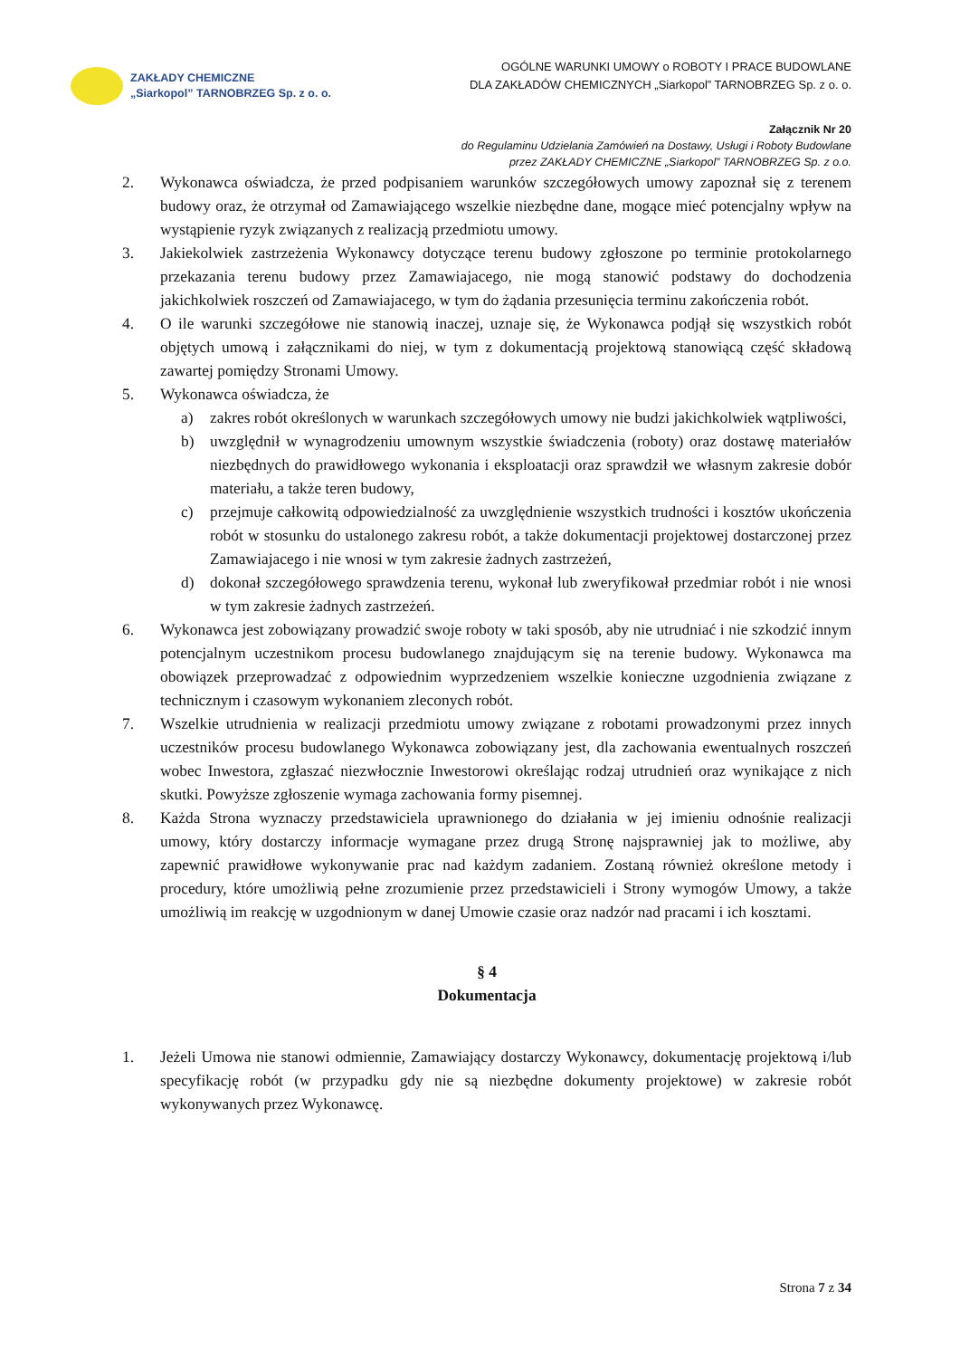ZAKŁADY CHEMICZNE
„Siarkopol” TARNOBRZEG Sp. z o. o.
OGÓLNE WARUNKI UMOWY o ROBOTY I PRACE BUDOWLANE
DLA ZAKŁADÓW CHEMICZNYCH „Siarkopol” TARNOBRZEG Sp. z o. o.
Załącznik Nr 20
do Regulaminu Udzielania Zamówień na Dostawy, Usługi i Roboty Budowlane
przez ZAKŁADY CHEMICZNE „Siarkopol” TARNOBRZEG Sp. z o.o.
2. Wykonawca oświadcza, że przed podpisaniem warunków szczegółowych umowy zapoznał się z terenem budowy oraz, że otrzymał od Zamawiającego wszelkie niezbędne dane, mogące mieć potencjalny wpływ na wystąpienie ryzyk związanych z realizacją przedmiotu umowy.
3. Jakiekolwiek zastrzeżenia Wykonawcy dotyczące terenu budowy zgłoszone po terminie protokolarnego przekazania terenu budowy przez Zamawiajacego, nie mogą stanowić podstawy do dochodzenia jakichkolwiek roszczeń od Zamawiajacego, w tym do żądania przesunięcia terminu zakończenia robót.
4. O ile warunki szczegółowe nie stanowią inaczej, uznaje się, że Wykonawca podjął się wszystkich robót objętych umową i załącznikami do niej, w tym z dokumentacją projektową stanowiącą część składową zawartej pomiędzy Stronami Umowy.
5. Wykonawca oświadcza, że
a) zakres robót określonych w warunkach szczegółowych umowy nie budzi jakichkolwiek wątpliwości,
b) uwzględnił w wynagrodzeniu umownym wszystkie świadczenia (roboty) oraz dostawę materiałów niezbędnych do prawidłowego wykonania i eksploatacji oraz sprawdził we własnym zakresie dobór materiału, a także teren budowy,
c) przejmuje całkowitą odpowiedzialność za uwzględnienie wszystkich trudności i kosztów ukończenia robót w stosunku do ustalonego zakresu robót, a także dokumentacji projektowej dostarczonej przez Zamawiajacego i nie wnosi w tym zakresie żadnych zastrzeżeń,
d) dokonał szczegółowego sprawdzenia terenu, wykonał lub zweryfikował przedmiar robót i nie wnosi w tym zakresie żadnych zastrzeżeń.
6. Wykonawca jest zobowiązany prowadzić swoje roboty w taki sposób, aby nie utrudniać i nie szkodzić innym potencjalnym uczestnikom procesu budowlanego znajdującym się na terenie budowy. Wykonawca ma obowiązek przeprowadzać z odpowiednim wyprzedzeniem wszelkie konieczne uzgodnienia związane z technicznym i czasowym wykonaniem zleconych robót.
7. Wszelkie utrudnienia w realizacji przedmiotu umowy związane z robotami prowadzonymi przez innych uczestników procesu budowlanego Wykonawca zobowiązany jest, dla zachowania ewentualnych roszczeń wobec Inwestora, zgłaszać niezwłocznie Inwestorowi określając rodzaj utrudnień oraz wynikające z nich skutki. Powyższe zgłoszenie wymaga zachowania formy pisemnej.
8. Każda Strona wyznaczy przedstawiciela uprawnionego do działania w jej imieniu odnośnie realizacji umowy, który dostarczy informacje wymagane przez drugą Stronę najsprawniej jak to możliwe, aby zapewnić prawidłowe wykonywanie prac nad każdym zadaniem. Zostaną również określone metody i procedury, które umożliwią pełne zrozumienie przez przedstawicieli i Strony wymogów Umowy, a także umożliwią im reakcję w uzgodnionym w danej Umowie czasie oraz nadzór nad pracami i ich kosztami.
§ 4
Dokumentacja
1. Jeżeli Umowa nie stanowi odmiennie, Zamawiający dostarczy Wykonawcy, dokumentację projektową i/lub specyfikację robót (w przypadku gdy nie są niezbędne dokumenty projektowe) w zakresie robót wykonywanych przez Wykonawcę.
Strona 7 z 34